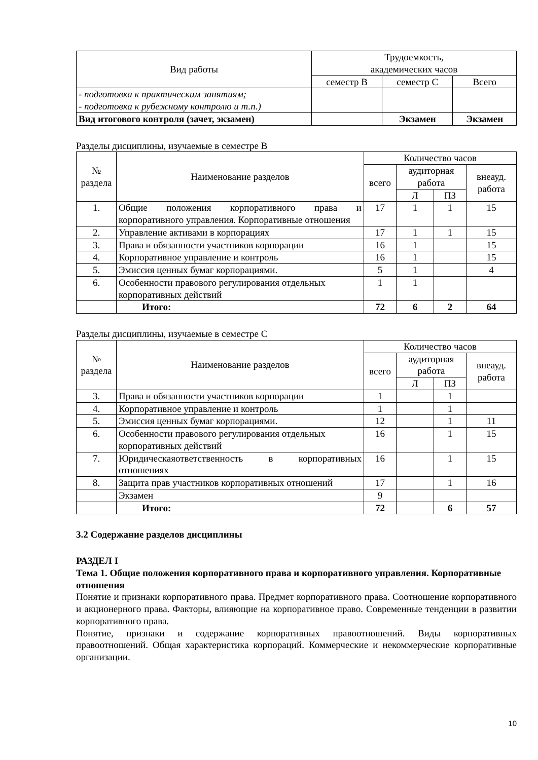| Вид работы | Трудоемкость, академических часов | | |
| --- | --- | --- | --- |
| | семестр В | семестр С | Всего |
| - подготовка к практическим занятиям; - подготовка к рубежному контролю и т.п.) | | | |
| Вид итогового контроля (зачет, экзамен) | | Экзамен | Экзамен |
Разделы дисциплины, изучаемые в семестре В
| № раздела | Наименование разделов | Количество часов | | | |
| --- | --- | --- | --- | --- | --- |
| | | всего | аудиторная работа | | внеауд. работа |
| | | | Л | ПЗ | |
| 1. | Общие положения корпоративного права и корпоративного управления. Корпоративные отношения | 17 | 1 | 1 | 15 |
| 2. | Управление активами в корпорациях | 17 | 1 | 1 | 15 |
| 3. | Права и обязанности участников корпорации | 16 | 1 | | 15 |
| 4. | Корпоративное управление и контроль | 16 | 1 | | 15 |
| 5. | Эмиссия ценных бумаг корпорациями. | 5 | 1 | | 4 |
| 6. | Особенности правового регулирования отдельных корпоративных действий | 1 | 1 | | |
| | Итого: | 72 | 6 | 2 | 64 |
Разделы дисциплины, изучаемые в семестре С
| № раздела | Наименование разделов | Количество часов | | | |
| --- | --- | --- | --- | --- | --- |
| | | всего | аудиторная работа | | внеауд. работа |
| | | | Л | ПЗ | |
| 3. | Права и обязанности участников корпорации | 1 | | 1 | |
| 4. | Корпоративное управление и контроль | 1 | | 1 | |
| 5. | Эмиссия ценных бумаг корпорациями. | 12 | | 1 | 11 |
| 6. | Особенности правового регулирования отдельных корпоративных действий | 16 | | 1 | 15 |
| 7. | Юридическаяответственность в корпоративных отношениях | 16 | | 1 | 15 |
| 8. | Защита прав участников корпоративных отношений | 17 | | 1 | 16 |
| | Экзамен | 9 | | | |
| | Итого: | 72 | | 6 | 57 |
3.2 Содержание разделов дисциплины
РАЗДЕЛ I
Тема 1. Общие положения корпоративного права и корпоративного управления. Корпоративные отношения
Понятие и признаки корпоративного права. Предмет корпоративного права. Соотношение корпоративного и акционерного права. Факторы, влияющие на корпоративное право. Современные тенденции в развитии корпоративного права.
Понятие, признаки и содержание корпоративных правоотношений. Виды корпоративных правоотношений. Общая характеристика корпораций. Коммерческие и некоммерческие корпоративные организации.
10